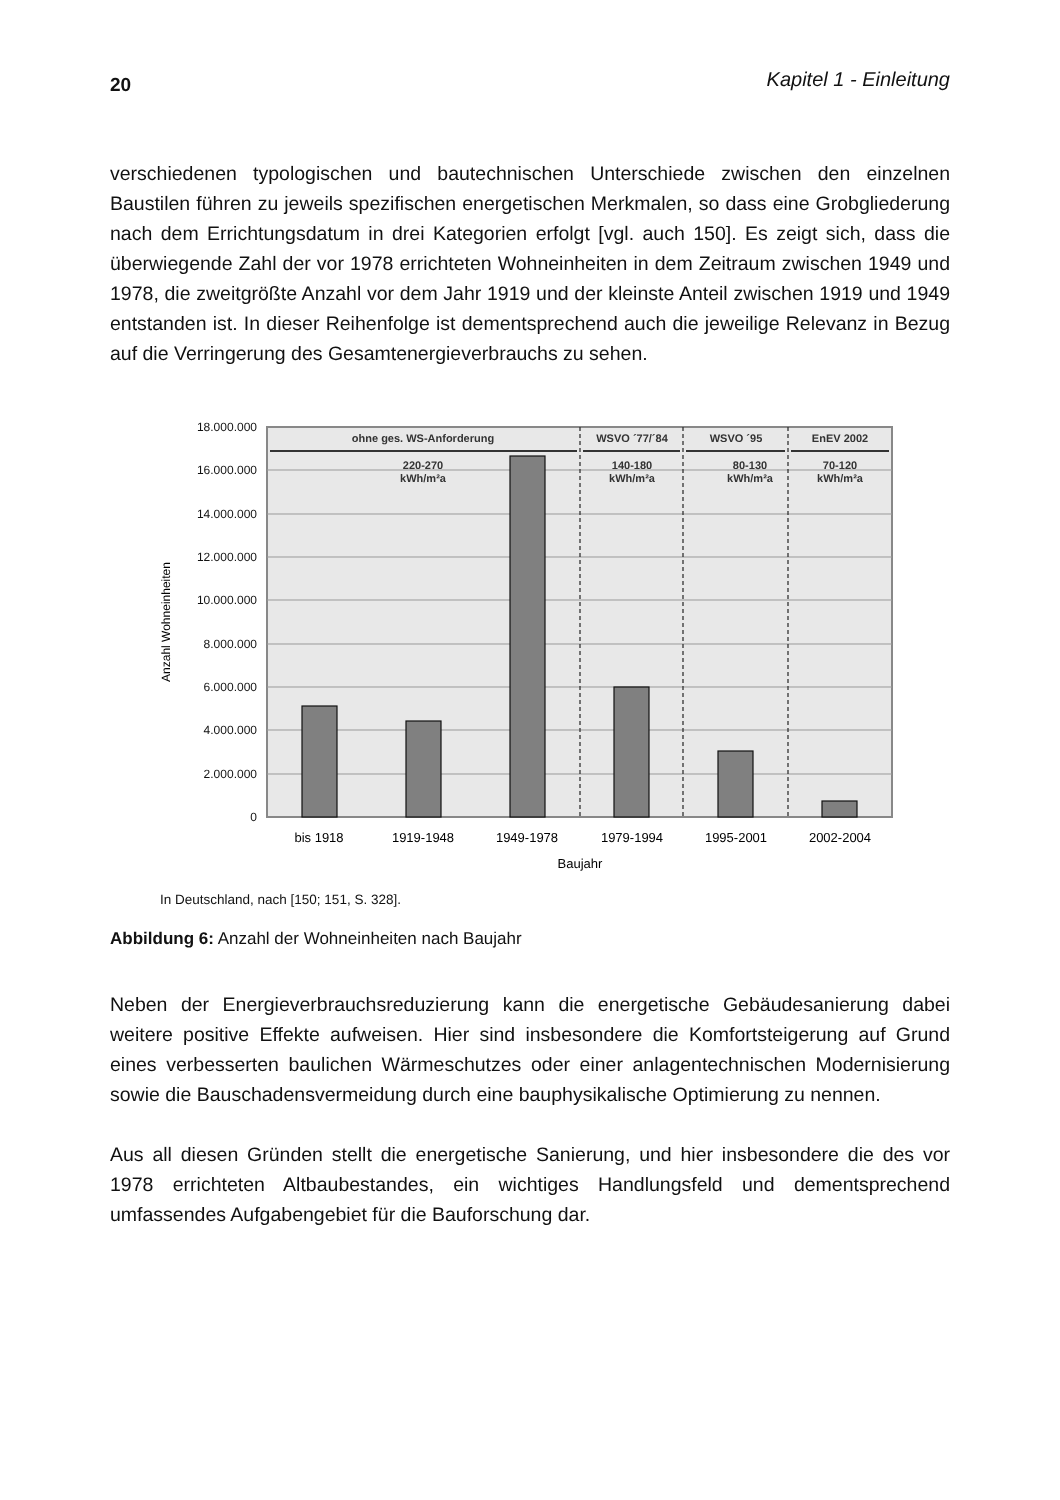20 Kapitel 1 - Einleitung
verschiedenen typologischen und bautechnischen Unterschiede zwischen den einzel­nen Baustilen führen zu jeweils spezifischen energetischen Merkmalen, so dass eine Grobgliederung nach dem Errichtungsdatum in drei Kategorien erfolgt [vgl. auch 150]. Es zeigt sich, dass die überwiegende Zahl der vor 1978 errichteten Wohneinheiten in dem Zeitraum zwischen 1949 und 1978, die zweitgrößte Anzahl vor dem Jahr 1919 und der kleinste Anteil zwischen 1919 und 1949 entstanden ist. In dieser Reihenfolge ist dementsprechend auch die jeweilige Relevanz in Bezug auf die Verringerung des Gesamtenergieverbrauchs zu sehen.
18.000.000
16.000.000
14.000.000
12.000.000
10.000.000
8.000.000
6.000.000
4.000.000
2.000.000
0
Anzahl Wohneinheiten
ohne ges. WS-Anforderung
WSVO ´77/´84
WSVO ´95
EnEV 2002
220-270
kWh/m²a
140-180
kWh/m²a
80-130
kWh/m²a
70-120
kWh/m²a
bis 1918
1919-1948
1949-1978
1979-1994
1995-2001
2002-2004
Baujahr
In Deutschland, nach [150; 151, S. 328].
Abbildung 6: Anzahl der Wohneinheiten nach Baujahr
Neben der Energieverbrauchsreduzierung kann die energetische Gebäudesanierung dabei weitere positive Effekte aufweisen. Hier sind insbesondere die Komfortsteigerung auf Grund eines verbesserten baulichen Wärmeschutzes oder einer anlagentechni­schen Modernisierung sowie die Bauschadensvermeidung durch eine bauphysikali­sche Optimierung zu nennen.
Aus all diesen Gründen stellt die energetische Sanierung, und hier insbesondere die des vor 1978 errichteten Altbaubestandes, ein wichtiges Handlungsfeld und dement­sprechend umfassendes Aufgabengebiet für die Bauforschung dar.